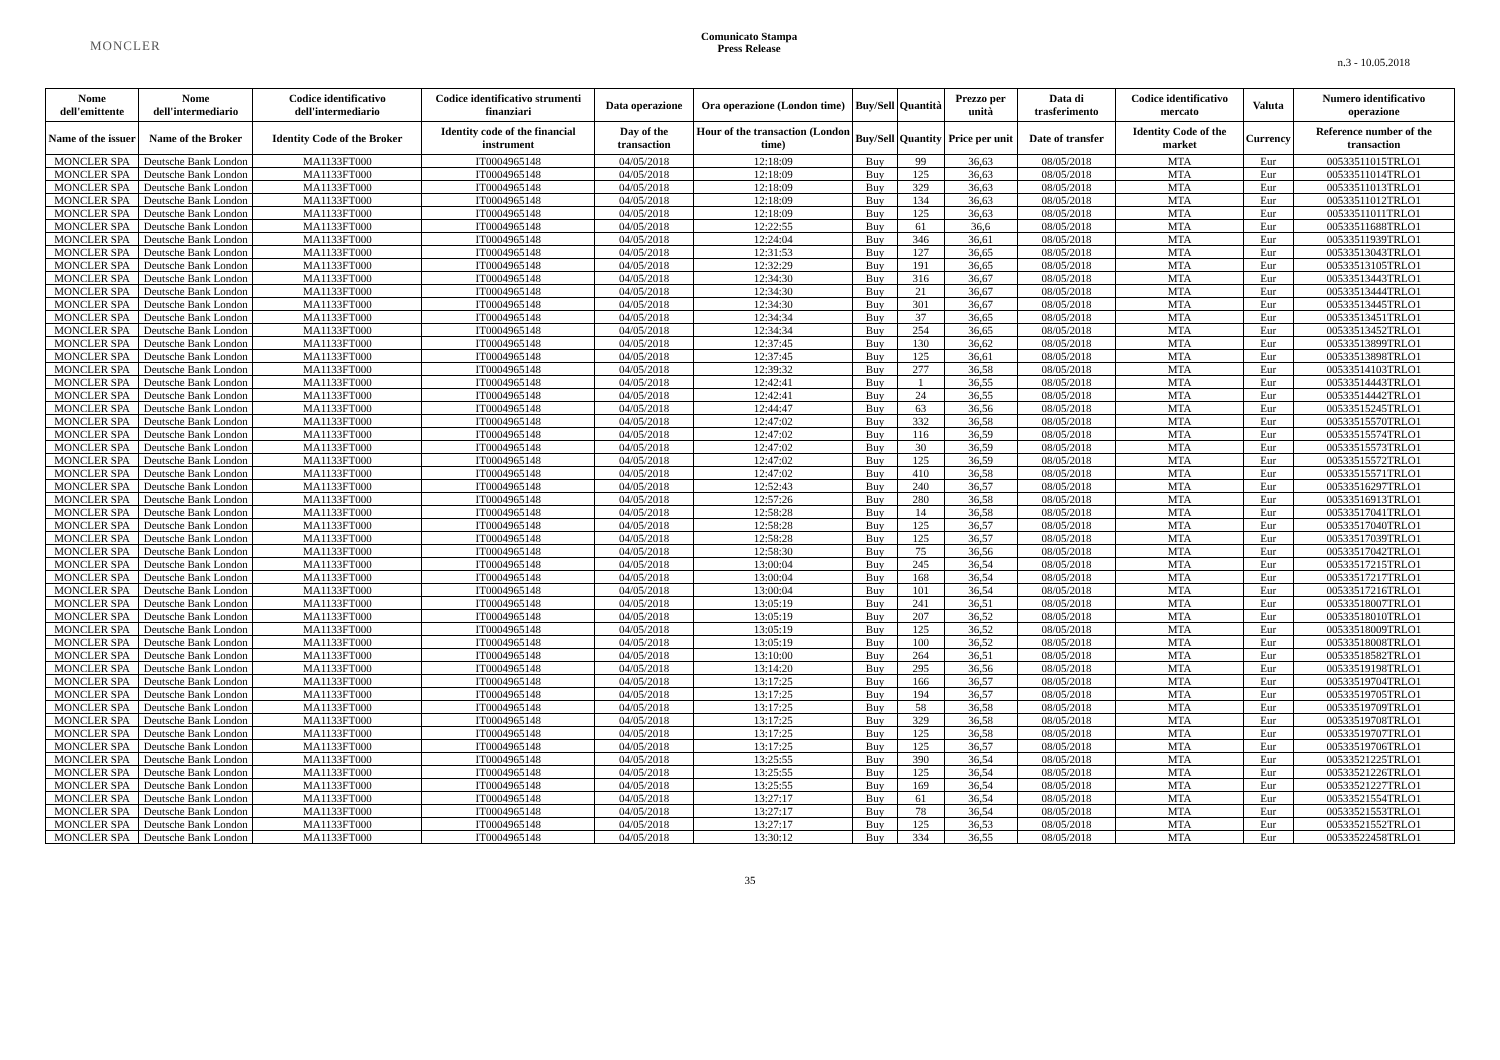MONCLER
Comunicato Stampa
Press Release
n.3 - 10.05.2018
| Nome dell'emittente | Nome dell'intermediario | Codice identificativo dell'intermediario | Codice identificativo strumenti finanziari | Data operazione | Ora operazione (London time) | Buy/Sell | Quantità | Prezzo per unità | Data di trasferimento | Codice identificativo mercato | Valuta | Numero identificativo operazione |
| --- | --- | --- | --- | --- | --- | --- | --- | --- | --- | --- | --- | --- |
| Name of the issuer | Name of the Broker | Identity Code of the Broker | Identity code of the financial instrument | Day of the transaction | Hour of the transaction (London time) | Buy/Sell | Quantity | Price per unit | Date of transfer | Identity Code of the market | Currency | Reference number of the transaction |
| MONCLER SPA | Deutsche Bank London | MA1133FT000 | IT0004965148 | 04/05/2018 | 12:18:09 | Buy | 99 | 36,63 | 08/05/2018 | MTA | Eur | 00533511015TRLO1 |
| MONCLER SPA | Deutsche Bank London | MA1133FT000 | IT0004965148 | 04/05/2018 | 12:18:09 | Buy | 125 | 36,63 | 08/05/2018 | MTA | Eur | 00533511014TRLO1 |
| MONCLER SPA | Deutsche Bank London | MA1133FT000 | IT0004965148 | 04/05/2018 | 12:18:09 | Buy | 329 | 36,63 | 08/05/2018 | MTA | Eur | 00533511013TRLO1 |
| MONCLER SPA | Deutsche Bank London | MA1133FT000 | IT0004965148 | 04/05/2018 | 12:18:09 | Buy | 134 | 36,63 | 08/05/2018 | MTA | Eur | 00533511012TRLO1 |
| MONCLER SPA | Deutsche Bank London | MA1133FT000 | IT0004965148 | 04/05/2018 | 12:18:09 | Buy | 125 | 36,63 | 08/05/2018 | MTA | Eur | 00533511011TRLO1 |
| MONCLER SPA | Deutsche Bank London | MA1133FT000 | IT0004965148 | 04/05/2018 | 12:22:55 | Buy | 61 | 36,6 | 08/05/2018 | MTA | Eur | 00533511688TRLO1 |
| MONCLER SPA | Deutsche Bank London | MA1133FT000 | IT0004965148 | 04/05/2018 | 12:24:04 | Buy | 346 | 36,61 | 08/05/2018 | MTA | Eur | 00533511939TRLO1 |
| MONCLER SPA | Deutsche Bank London | MA1133FT000 | IT0004965148 | 04/05/2018 | 12:31:53 | Buy | 127 | 36,65 | 08/05/2018 | MTA | Eur | 00533513043TRLO1 |
| MONCLER SPA | Deutsche Bank London | MA1133FT000 | IT0004965148 | 04/05/2018 | 12:32:29 | Buy | 191 | 36,65 | 08/05/2018 | MTA | Eur | 00533513105TRLO1 |
| MONCLER SPA | Deutsche Bank London | MA1133FT000 | IT0004965148 | 04/05/2018 | 12:34:30 | Buy | 316 | 36,67 | 08/05/2018 | MTA | Eur | 00533513443TRLO1 |
| MONCLER SPA | Deutsche Bank London | MA1133FT000 | IT0004965148 | 04/05/2018 | 12:34:30 | Buy | 21 | 36,67 | 08/05/2018 | MTA | Eur | 00533513444TRLO1 |
| MONCLER SPA | Deutsche Bank London | MA1133FT000 | IT0004965148 | 04/05/2018 | 12:34:30 | Buy | 301 | 36,67 | 08/05/2018 | MTA | Eur | 00533513445TRLO1 |
| MONCLER SPA | Deutsche Bank London | MA1133FT000 | IT0004965148 | 04/05/2018 | 12:34:34 | Buy | 37 | 36,65 | 08/05/2018 | MTA | Eur | 00533513451TRLO1 |
| MONCLER SPA | Deutsche Bank London | MA1133FT000 | IT0004965148 | 04/05/2018 | 12:34:34 | Buy | 254 | 36,65 | 08/05/2018 | MTA | Eur | 00533513452TRLO1 |
| MONCLER SPA | Deutsche Bank London | MA1133FT000 | IT0004965148 | 04/05/2018 | 12:37:45 | Buy | 130 | 36,62 | 08/05/2018 | MTA | Eur | 00533513899TRLO1 |
| MONCLER SPA | Deutsche Bank London | MA1133FT000 | IT0004965148 | 04/05/2018 | 12:37:45 | Buy | 125 | 36,61 | 08/05/2018 | MTA | Eur | 00533513898TRLO1 |
| MONCLER SPA | Deutsche Bank London | MA1133FT000 | IT0004965148 | 04/05/2018 | 12:39:32 | Buy | 277 | 36,58 | 08/05/2018 | MTA | Eur | 00533514103TRLO1 |
| MONCLER SPA | Deutsche Bank London | MA1133FT000 | IT0004965148 | 04/05/2018 | 12:42:41 | Buy | 1 | 36,55 | 08/05/2018 | MTA | Eur | 00533514443TRLO1 |
| MONCLER SPA | Deutsche Bank London | MA1133FT000 | IT0004965148 | 04/05/2018 | 12:42:41 | Buy | 24 | 36,55 | 08/05/2018 | MTA | Eur | 00533514442TRLO1 |
| MONCLER SPA | Deutsche Bank London | MA1133FT000 | IT0004965148 | 04/05/2018 | 12:44:47 | Buy | 63 | 36,56 | 08/05/2018 | MTA | Eur | 00533515245TRLO1 |
| MONCLER SPA | Deutsche Bank London | MA1133FT000 | IT0004965148 | 04/05/2018 | 12:47:02 | Buy | 332 | 36,58 | 08/05/2018 | MTA | Eur | 00533515570TRLO1 |
| MONCLER SPA | Deutsche Bank London | MA1133FT000 | IT0004965148 | 04/05/2018 | 12:47:02 | Buy | 116 | 36,59 | 08/05/2018 | MTA | Eur | 00533515574TRLO1 |
| MONCLER SPA | Deutsche Bank London | MA1133FT000 | IT0004965148 | 04/05/2018 | 12:47:02 | Buy | 30 | 36,59 | 08/05/2018 | MTA | Eur | 00533515573TRLO1 |
| MONCLER SPA | Deutsche Bank London | MA1133FT000 | IT0004965148 | 04/05/2018 | 12:47:02 | Buy | 125 | 36,59 | 08/05/2018 | MTA | Eur | 00533515572TRLO1 |
| MONCLER SPA | Deutsche Bank London | MA1133FT000 | IT0004965148 | 04/05/2018 | 12:47:02 | Buy | 410 | 36,58 | 08/05/2018 | MTA | Eur | 00533515571TRLO1 |
| MONCLER SPA | Deutsche Bank London | MA1133FT000 | IT0004965148 | 04/05/2018 | 12:52:43 | Buy | 240 | 36,57 | 08/05/2018 | MTA | Eur | 00533516297TRLO1 |
| MONCLER SPA | Deutsche Bank London | MA1133FT000 | IT0004965148 | 04/05/2018 | 12:57:26 | Buy | 280 | 36,58 | 08/05/2018 | MTA | Eur | 00533516913TRLO1 |
| MONCLER SPA | Deutsche Bank London | MA1133FT000 | IT0004965148 | 04/05/2018 | 12:58:28 | Buy | 14 | 36,58 | 08/05/2018 | MTA | Eur | 00533517041TRLO1 |
| MONCLER SPA | Deutsche Bank London | MA1133FT000 | IT0004965148 | 04/05/2018 | 12:58:28 | Buy | 125 | 36,57 | 08/05/2018 | MTA | Eur | 00533517040TRLO1 |
| MONCLER SPA | Deutsche Bank London | MA1133FT000 | IT0004965148 | 04/05/2018 | 12:58:28 | Buy | 125 | 36,57 | 08/05/2018 | MTA | Eur | 00533517039TRLO1 |
| MONCLER SPA | Deutsche Bank London | MA1133FT000 | IT0004965148 | 04/05/2018 | 12:58:30 | Buy | 75 | 36,56 | 08/05/2018 | MTA | Eur | 00533517042TRLO1 |
| MONCLER SPA | Deutsche Bank London | MA1133FT000 | IT0004965148 | 04/05/2018 | 13:00:04 | Buy | 245 | 36,54 | 08/05/2018 | MTA | Eur | 00533517215TRLO1 |
| MONCLER SPA | Deutsche Bank London | MA1133FT000 | IT0004965148 | 04/05/2018 | 13:00:04 | Buy | 168 | 36,54 | 08/05/2018 | MTA | Eur | 00533517217TRLO1 |
| MONCLER SPA | Deutsche Bank London | MA1133FT000 | IT0004965148 | 04/05/2018 | 13:00:04 | Buy | 101 | 36,54 | 08/05/2018 | MTA | Eur | 00533517216TRLO1 |
| MONCLER SPA | Deutsche Bank London | MA1133FT000 | IT0004965148 | 04/05/2018 | 13:05:19 | Buy | 241 | 36,51 | 08/05/2018 | MTA | Eur | 00533518007TRLO1 |
| MONCLER SPA | Deutsche Bank London | MA1133FT000 | IT0004965148 | 04/05/2018 | 13:05:19 | Buy | 207 | 36,52 | 08/05/2018 | MTA | Eur | 00533518010TRLO1 |
| MONCLER SPA | Deutsche Bank London | MA1133FT000 | IT0004965148 | 04/05/2018 | 13:05:19 | Buy | 125 | 36,52 | 08/05/2018 | MTA | Eur | 00533518009TRLO1 |
| MONCLER SPA | Deutsche Bank London | MA1133FT000 | IT0004965148 | 04/05/2018 | 13:05:19 | Buy | 100 | 36,52 | 08/05/2018 | MTA | Eur | 00533518008TRLO1 |
| MONCLER SPA | Deutsche Bank London | MA1133FT000 | IT0004965148 | 04/05/2018 | 13:10:00 | Buy | 264 | 36,51 | 08/05/2018 | MTA | Eur | 00533518582TRLO1 |
| MONCLER SPA | Deutsche Bank London | MA1133FT000 | IT0004965148 | 04/05/2018 | 13:14:20 | Buy | 295 | 36,56 | 08/05/2018 | MTA | Eur | 00533519198TRLO1 |
| MONCLER SPA | Deutsche Bank London | MA1133FT000 | IT0004965148 | 04/05/2018 | 13:17:25 | Buy | 166 | 36,57 | 08/05/2018 | MTA | Eur | 00533519704TRLO1 |
| MONCLER SPA | Deutsche Bank London | MA1133FT000 | IT0004965148 | 04/05/2018 | 13:17:25 | Buy | 194 | 36,57 | 08/05/2018 | MTA | Eur | 00533519705TRLO1 |
| MONCLER SPA | Deutsche Bank London | MA1133FT000 | IT0004965148 | 04/05/2018 | 13:17:25 | Buy | 58 | 36,58 | 08/05/2018 | MTA | Eur | 00533519709TRLO1 |
| MONCLER SPA | Deutsche Bank London | MA1133FT000 | IT0004965148 | 04/05/2018 | 13:17:25 | Buy | 329 | 36,58 | 08/05/2018 | MTA | Eur | 00533519708TRLO1 |
| MONCLER SPA | Deutsche Bank London | MA1133FT000 | IT0004965148 | 04/05/2018 | 13:17:25 | Buy | 125 | 36,58 | 08/05/2018 | MTA | Eur | 00533519707TRLO1 |
| MONCLER SPA | Deutsche Bank London | MA1133FT000 | IT0004965148 | 04/05/2018 | 13:17:25 | Buy | 125 | 36,57 | 08/05/2018 | MTA | Eur | 00533519706TRLO1 |
| MONCLER SPA | Deutsche Bank London | MA1133FT000 | IT0004965148 | 04/05/2018 | 13:25:55 | Buy | 390 | 36,54 | 08/05/2018 | MTA | Eur | 00533521225TRLO1 |
| MONCLER SPA | Deutsche Bank London | MA1133FT000 | IT0004965148 | 04/05/2018 | 13:25:55 | Buy | 125 | 36,54 | 08/05/2018 | MTA | Eur | 00533521226TRLO1 |
| MONCLER SPA | Deutsche Bank London | MA1133FT000 | IT0004965148 | 04/05/2018 | 13:25:55 | Buy | 169 | 36,54 | 08/05/2018 | MTA | Eur | 00533521227TRLO1 |
| MONCLER SPA | Deutsche Bank London | MA1133FT000 | IT0004965148 | 04/05/2018 | 13:27:17 | Buy | 61 | 36,54 | 08/05/2018 | MTA | Eur | 00533521554TRLO1 |
| MONCLER SPA | Deutsche Bank London | MA1133FT000 | IT0004965148 | 04/05/2018 | 13:27:17 | Buy | 78 | 36,54 | 08/05/2018 | MTA | Eur | 00533521553TRLO1 |
| MONCLER SPA | Deutsche Bank London | MA1133FT000 | IT0004965148 | 04/05/2018 | 13:27:17 | Buy | 125 | 36,53 | 08/05/2018 | MTA | Eur | 00533521552TRLO1 |
| MONCLER SPA | Deutsche Bank London | MA1133FT000 | IT0004965148 | 04/05/2018 | 13:30:12 | Buy | 334 | 36,55 | 08/05/2018 | MTA | Eur | 00533522458TRLO1 |
35